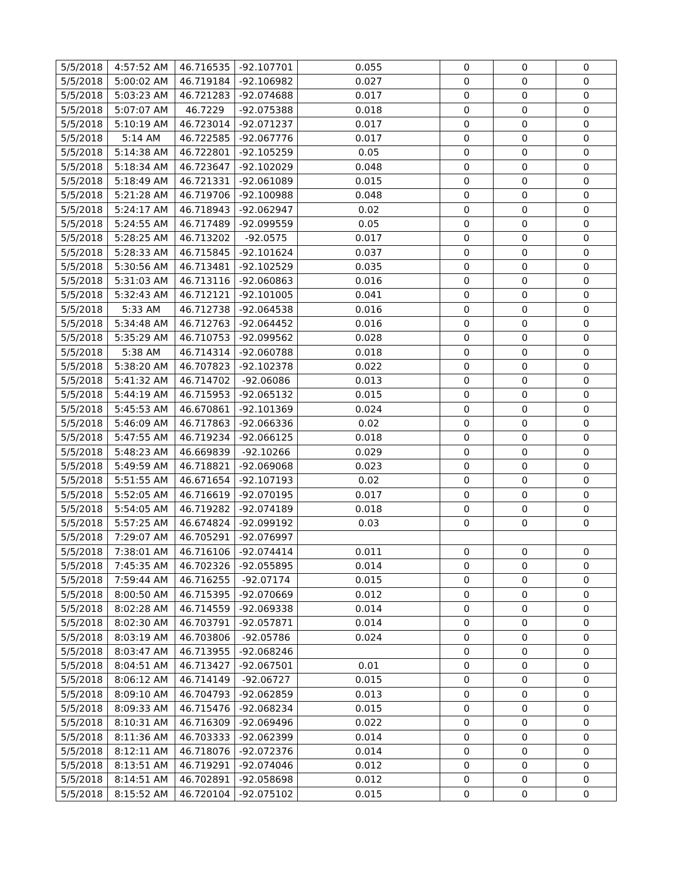| 5/5/2018 | 4:57:52 AM | 46.716535 | -92.107701 | 0.055 | 0 | 0 | 0 |
| 5/5/2018 | 5:00:02 AM | 46.719184 | -92.106982 | 0.027 | 0 | 0 | 0 |
| 5/5/2018 | 5:03:23 AM | 46.721283 | -92.074688 | 0.017 | 0 | 0 | 0 |
| 5/5/2018 | 5:07:07 AM | 46.7229 | -92.075388 | 0.018 | 0 | 0 | 0 |
| 5/5/2018 | 5:10:19 AM | 46.723014 | -92.071237 | 0.017 | 0 | 0 | 0 |
| 5/5/2018 | 5:14 AM | 46.722585 | -92.067776 | 0.017 | 0 | 0 | 0 |
| 5/5/2018 | 5:14:38 AM | 46.722801 | -92.105259 | 0.05 | 0 | 0 | 0 |
| 5/5/2018 | 5:18:34 AM | 46.723647 | -92.102029 | 0.048 | 0 | 0 | 0 |
| 5/5/2018 | 5:18:49 AM | 46.721331 | -92.061089 | 0.015 | 0 | 0 | 0 |
| 5/5/2018 | 5:21:28 AM | 46.719706 | -92.100988 | 0.048 | 0 | 0 | 0 |
| 5/5/2018 | 5:24:17 AM | 46.718943 | -92.062947 | 0.02 | 0 | 0 | 0 |
| 5/5/2018 | 5:24:55 AM | 46.717489 | -92.099559 | 0.05 | 0 | 0 | 0 |
| 5/5/2018 | 5:28:25 AM | 46.713202 | -92.0575 | 0.017 | 0 | 0 | 0 |
| 5/5/2018 | 5:28:33 AM | 46.715845 | -92.101624 | 0.037 | 0 | 0 | 0 |
| 5/5/2018 | 5:30:56 AM | 46.713481 | -92.102529 | 0.035 | 0 | 0 | 0 |
| 5/5/2018 | 5:31:03 AM | 46.713116 | -92.060863 | 0.016 | 0 | 0 | 0 |
| 5/5/2018 | 5:32:43 AM | 46.712121 | -92.101005 | 0.041 | 0 | 0 | 0 |
| 5/5/2018 | 5:33 AM | 46.712738 | -92.064538 | 0.016 | 0 | 0 | 0 |
| 5/5/2018 | 5:34:48 AM | 46.712763 | -92.064452 | 0.016 | 0 | 0 | 0 |
| 5/5/2018 | 5:35:29 AM | 46.710753 | -92.099562 | 0.028 | 0 | 0 | 0 |
| 5/5/2018 | 5:38 AM | 46.714314 | -92.060788 | 0.018 | 0 | 0 | 0 |
| 5/5/2018 | 5:38:20 AM | 46.707823 | -92.102378 | 0.022 | 0 | 0 | 0 |
| 5/5/2018 | 5:41:32 AM | 46.714702 | -92.06086 | 0.013 | 0 | 0 | 0 |
| 5/5/2018 | 5:44:19 AM | 46.715953 | -92.065132 | 0.015 | 0 | 0 | 0 |
| 5/5/2018 | 5:45:53 AM | 46.670861 | -92.101369 | 0.024 | 0 | 0 | 0 |
| 5/5/2018 | 5:46:09 AM | 46.717863 | -92.066336 | 0.02 | 0 | 0 | 0 |
| 5/5/2018 | 5:47:55 AM | 46.719234 | -92.066125 | 0.018 | 0 | 0 | 0 |
| 5/5/2018 | 5:48:23 AM | 46.669839 | -92.10266 | 0.029 | 0 | 0 | 0 |
| 5/5/2018 | 5:49:59 AM | 46.718821 | -92.069068 | 0.023 | 0 | 0 | 0 |
| 5/5/2018 | 5:51:55 AM | 46.671654 | -92.107193 | 0.02 | 0 | 0 | 0 |
| 5/5/2018 | 5:52:05 AM | 46.716619 | -92.070195 | 0.017 | 0 | 0 | 0 |
| 5/5/2018 | 5:54:05 AM | 46.719282 | -92.074189 | 0.018 | 0 | 0 | 0 |
| 5/5/2018 | 5:57:25 AM | 46.674824 | -92.099192 | 0.03 | 0 | 0 | 0 |
| 5/5/2018 | 7:29:07 AM | 46.705291 | -92.076997 | | | | |
| 5/5/2018 | 7:38:01 AM | 46.716106 | -92.074414 | 0.011 | 0 | 0 | 0 |
| 5/5/2018 | 7:45:35 AM | 46.702326 | -92.055895 | 0.014 | 0 | 0 | 0 |
| 5/5/2018 | 7:59:44 AM | 46.716255 | -92.07174 | 0.015 | 0 | 0 | 0 |
| 5/5/2018 | 8:00:50 AM | 46.715395 | -92.070669 | 0.012 | 0 | 0 | 0 |
| 5/5/2018 | 8:02:28 AM | 46.714559 | -92.069338 | 0.014 | 0 | 0 | 0 |
| 5/5/2018 | 8:02:30 AM | 46.703791 | -92.057871 | 0.014 | 0 | 0 | 0 |
| 5/5/2018 | 8:03:19 AM | 46.703806 | -92.05786 | 0.024 | 0 | 0 | 0 |
| 5/5/2018 | 8:03:47 AM | 46.713955 | -92.068246 | | 0 | 0 | 0 |
| 5/5/2018 | 8:04:51 AM | 46.713427 | -92.067501 | 0.01 | 0 | 0 | 0 |
| 5/5/2018 | 8:06:12 AM | 46.714149 | -92.06727 | 0.015 | 0 | 0 | 0 |
| 5/5/2018 | 8:09:10 AM | 46.704793 | -92.062859 | 0.013 | 0 | 0 | 0 |
| 5/5/2018 | 8:09:33 AM | 46.715476 | -92.068234 | 0.015 | 0 | 0 | 0 |
| 5/5/2018 | 8:10:31 AM | 46.716309 | -92.069496 | 0.022 | 0 | 0 | 0 |
| 5/5/2018 | 8:11:36 AM | 46.703333 | -92.062399 | 0.014 | 0 | 0 | 0 |
| 5/5/2018 | 8:12:11 AM | 46.718076 | -92.072376 | 0.014 | 0 | 0 | 0 |
| 5/5/2018 | 8:13:51 AM | 46.719291 | -92.074046 | 0.012 | 0 | 0 | 0 |
| 5/5/2018 | 8:14:51 AM | 46.702891 | -92.058698 | 0.012 | 0 | 0 | 0 |
| 5/5/2018 | 8:15:52 AM | 46.720104 | -92.075102 | 0.015 | 0 | 0 | 0 |